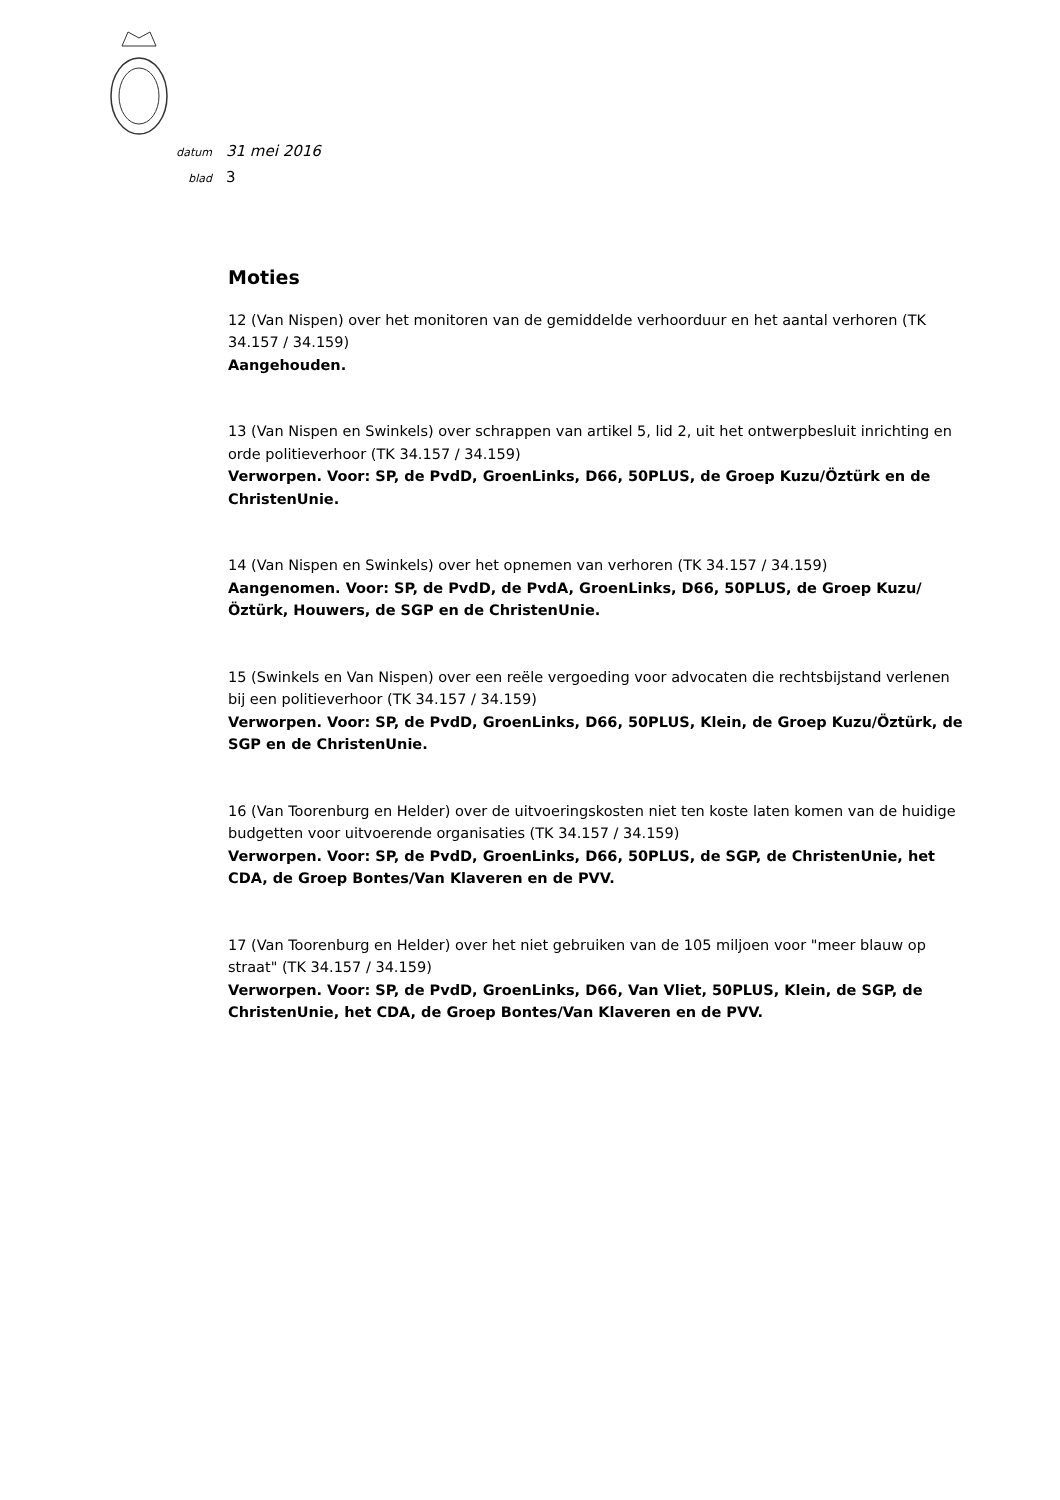datum 31 mei 2016
blad 3
Moties
12 (Van Nispen) over het monitoren van de gemiddelde verhoorduur en het aantal verhoren (TK 34.157 / 34.159)
Aangehouden.
13 (Van Nispen en Swinkels) over schrappen van artikel 5, lid 2, uit het ontwerpbesluit inrichting en orde politieverhoor (TK 34.157 / 34.159)
Verworpen. Voor: SP, de PvdD, GroenLinks, D66, 50PLUS, de Groep Kuzu/Öztürk en de ChristenUnie.
14 (Van Nispen en Swinkels) over het opnemen van verhoren (TK 34.157 / 34.159)
Aangenomen. Voor: SP, de PvdD, de PvdA, GroenLinks, D66, 50PLUS, de Groep Kuzu/Öztürk, Houwers, de SGP en de ChristenUnie.
15 (Swinkels en Van Nispen) over een reële vergoeding voor advocaten die rechtsbijstand verlenen bij een politieverhoor (TK 34.157 / 34.159)
Verworpen. Voor: SP, de PvdD, GroenLinks, D66, 50PLUS, Klein, de Groep Kuzu/Öztürk, de SGP en de ChristenUnie.
16 (Van Toorenburg en Helder) over de uitvoeringskosten niet ten koste laten komen van de huidige budgetten voor uitvoerende organisaties (TK 34.157 / 34.159)
Verworpen. Voor: SP, de PvdD, GroenLinks, D66, 50PLUS, de SGP, de ChristenUnie, het CDA, de Groep Bontes/Van Klaveren en de PVV.
17 (Van Toorenburg en Helder) over het niet gebruiken van de 105 miljoen voor "meer blauw op straat" (TK 34.157 / 34.159)
Verworpen. Voor: SP, de PvdD, GroenLinks, D66, Van Vliet, 50PLUS, Klein, de SGP, de ChristenUnie, het CDA, de Groep Bontes/Van Klaveren en de PVV.